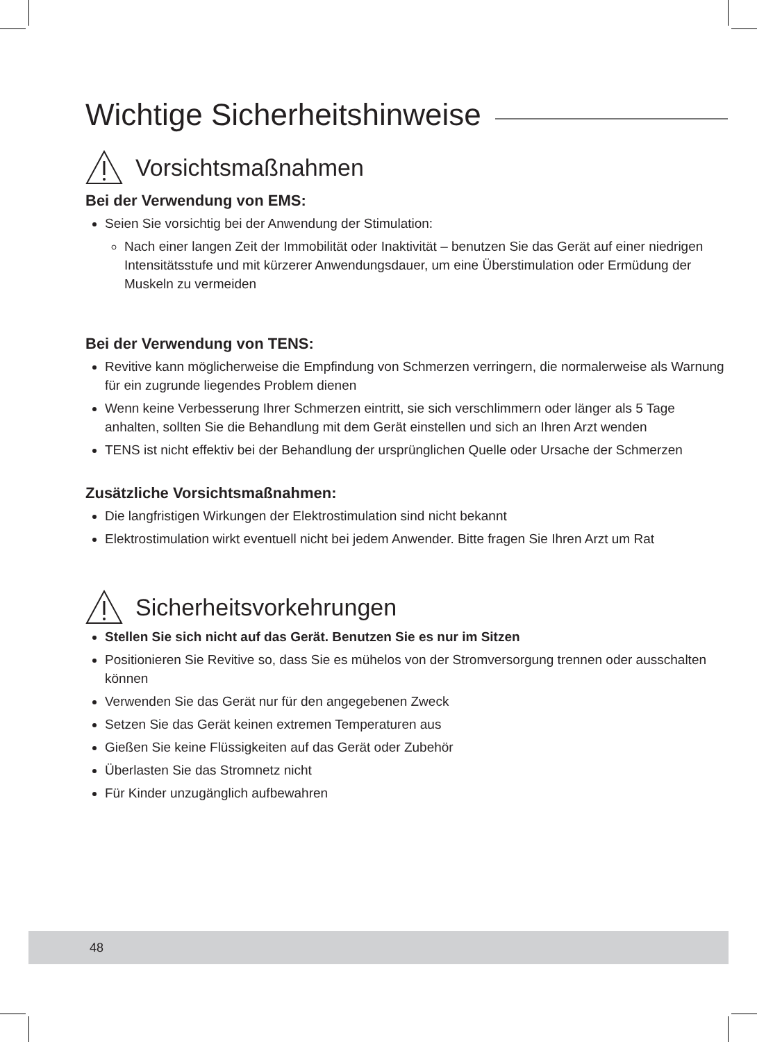Wichtige Sicherheitshinweise
Vorsichtsmaßnahmen
Bei der Verwendung von EMS:
Seien Sie vorsichtig bei der Anwendung der Stimulation:
Nach einer langen Zeit der Immobilität oder Inaktivität – benutzen Sie das Gerät auf einer niedrigen Intensitätsstufe und mit kürzerer Anwendungsdauer, um eine Überstimulation oder Ermüdung der Muskeln zu vermeiden
Bei der Verwendung von TENS:
Revitive kann möglicherweise die Empfindung von Schmerzen verringern, die normalerweise als Warnung für ein zugrunde liegendes Problem dienen
Wenn keine Verbesserung Ihrer Schmerzen eintritt, sie sich verschlimmern oder länger als 5 Tage anhalten, sollten Sie die Behandlung mit dem Gerät einstellen und sich an Ihren Arzt wenden
TENS ist nicht effektiv bei der Behandlung der ursprünglichen Quelle oder Ursache der Schmerzen
Zusätzliche Vorsichtsmaßnahmen:
Die langfristigen Wirkungen der Elektrostimulation sind nicht bekannt
Elektrostimulation wirkt eventuell nicht bei jedem Anwender. Bitte fragen Sie Ihren Arzt um Rat
Sicherheitsvorkehrungen
Stellen Sie sich nicht auf das Gerät. Benutzen Sie es nur im Sitzen
Positionieren Sie Revitive so, dass Sie es mühelos von der Stromversorgung trennen oder ausschalten können
Verwenden Sie das Gerät nur für den angegebenen Zweck
Setzen Sie das Gerät keinen extremen Temperaturen aus
Gießen Sie keine Flüssigkeiten auf das Gerät oder Zubehör
Überlasten Sie das Stromnetz nicht
Für Kinder unzugänglich aufbewahren
48